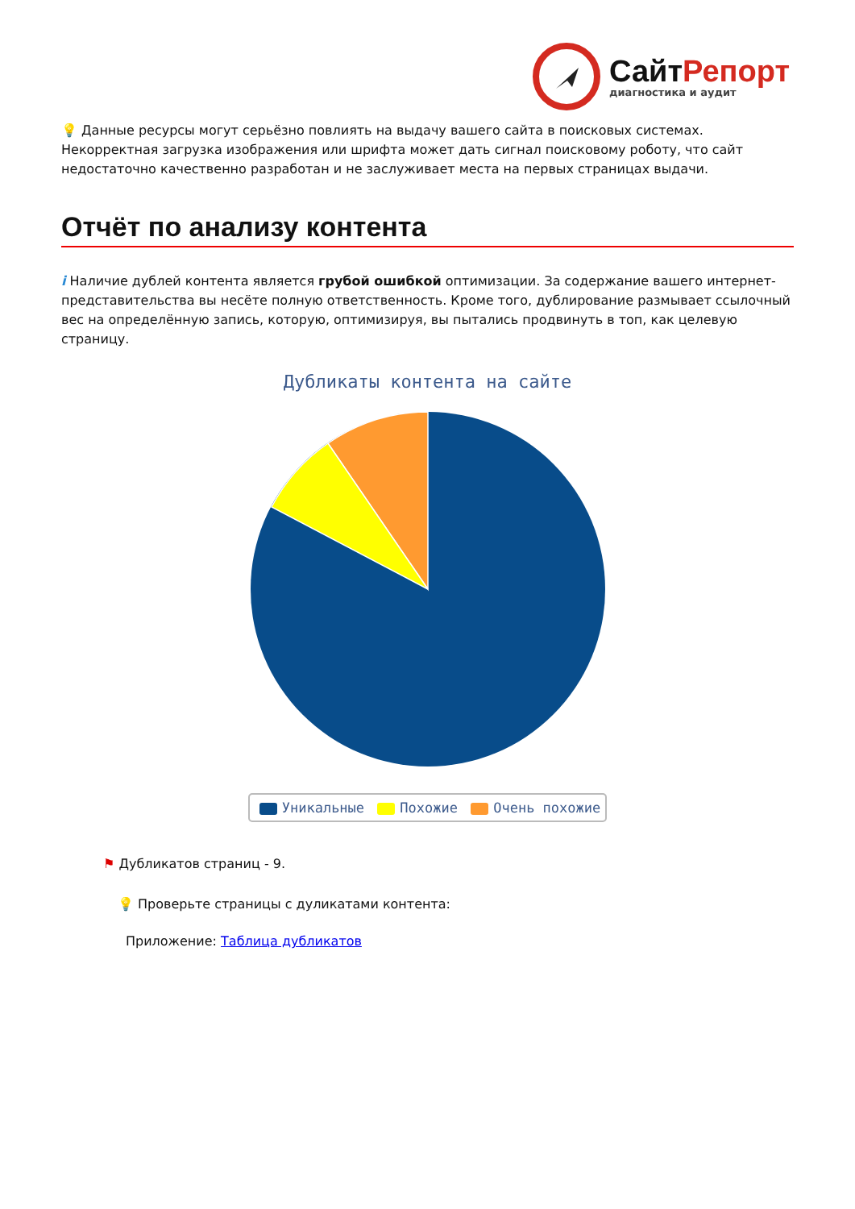СайтРепорт
диагностика и аудит
💡 Данные ресурсы могут серьёзно повлиять на выдачу вашего сайта в поисковых системах. Некорректная загрузка изображения или шрифта может дать сигнал поисковому роботу, что сайт недостаточно качественно разработан и не заслуживает места на первых страницах выдачи.
Отчёт по анализу контента
i Наличие дублей контента является грубой ошибкой оптимизации. За содержание вашего интернет-представительства вы несёте полную ответственность. Кроме того, дублирование размывает ссылочный вес на определённую запись, которую, оптимизируя, вы пытались продвинуть в топ, как целевую страницу.
Дубликаты контента на сайте
Уникальные Похожие Очень похожие
⚑ Дубликатов страниц - 9.
💡 Проверьте страницы с дуликатами контента:
Приложение: Таблица дубликатов